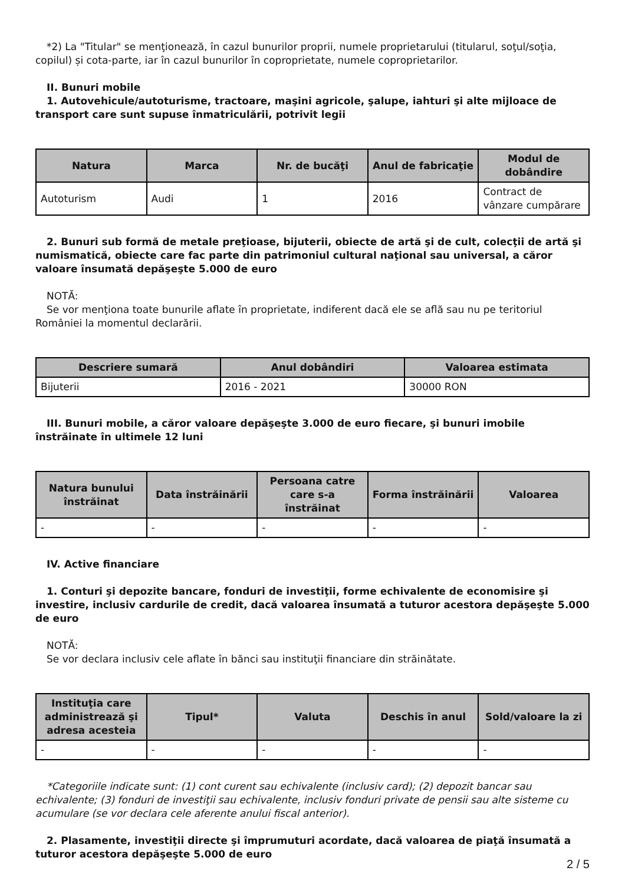*2) La "Titular" se menţionează, în cazul bunurilor proprii, numele proprietarului (titularul, soţul/soţia, copilul) și cota-parte, iar în cazul bunurilor în coproprietate, numele coproprietarilor.
II. Bunuri mobile
1. Autovehicule/autoturisme, tractoare, maşini agricole, şalupe, iahturi şi alte mijloace de transport care sunt supuse înmatriculării, potrivit legii
| Natura | Marca | Nr. de bucăţi | Anul de fabricaţie | Modul de dobândire |
| --- | --- | --- | --- | --- |
| Autoturism | Audi | 1 | 2016 | Contract de vânzare cumpărare |
2. Bunuri sub formă de metale preţioase, bijuterii, obiecte de artă şi de cult, colecţii de artă şi numismatică, obiecte care fac parte din patrimoniul cultural naţional sau universal, a căror valoare însumată depăşeşte 5.000 de euro
NOTĂ:
Se vor menţiona toate bunurile aflate în proprietate, indiferent dacă ele se află sau nu pe teritoriul României la momentul declarării.
| Descriere sumară | Anul dobândiri | Valoarea estimata |
| --- | --- | --- |
| Bijuterii | 2016 - 2021 | 30000 RON |
III. Bunuri mobile, a căror valoare depăşeşte 3.000 de euro fiecare, şi bunuri imobile înstrăinate în ultimele 12 luni
| Natura bunului înstrăinat | Data înstrăinării | Persoana catre care s-a înstrăinat | Forma înstrăinării | Valoarea |
| --- | --- | --- | --- | --- |
| - | - | - | - | - |
IV. Active financiare
1. Conturi şi depozite bancare, fonduri de investiţii, forme echivalente de economisire şi investire, inclusiv cardurile de credit, dacă valoarea însumată a tuturor acestora depăşeşte 5.000 de euro
NOTĂ:
Se vor declara inclusiv cele aflate în bănci sau instituţii financiare din străinătate.
| Instituţia care administrează şi adresa acesteia | Tipul* | Valuta | Deschis în anul | Sold/valoare la zi |
| --- | --- | --- | --- | --- |
| - | - | - | - | - |
*Categoriile indicate sunt: (1) cont curent sau echivalente (inclusiv card); (2) depozit bancar sau echivalente; (3) fonduri de investiţii sau echivalente, inclusiv fonduri private de pensii sau alte sisteme cu acumulare (se vor declara cele aferente anului fiscal anterior).
2. Plasamente, investiţii directe şi împrumuturi acordate, dacă valoarea de piaţă însumată a tuturor acestora depăşeşte 5.000 de euro
2 / 5